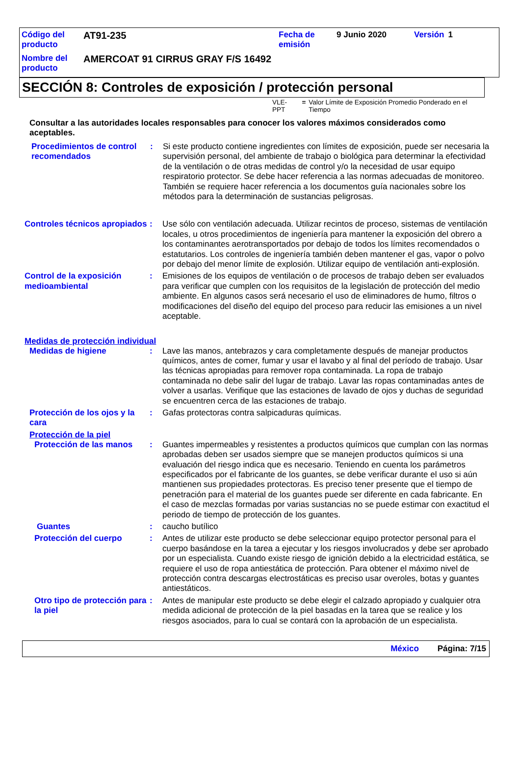| Código del producto | AT91-235 | Fecha de emisión | 9 Junio 2020 | Versión | 1 |
| Nombre del producto | AMERCOAT 91 CIRRUS GRAY F/S 16492 | | | | |
SECCIÓN 8: Controles de exposición / protección personal
VLE-PPT = Valor Límite de Exposición Promedio Ponderado en el Tiempo
Consultar a las autoridades locales responsables para conocer los valores máximos considerados como aceptables.
Procedimientos de control recomendados
: Si este producto contiene ingredientes con límites de exposición, puede ser necesaria la supervisión personal, del ambiente de trabajo o biológica para determinar la efectividad de la ventilación o de otras medidas de control y/o la necesidad de usar equipo respiratorio protector. Se debe hacer referencia a las normas adecuadas de monitoreo. También se requiere hacer referencia a los documentos guía nacionales sobre los métodos para la determinación de sustancias peligrosas.
Controles técnicos apropiados
: Use sólo con ventilación adecuada. Utilizar recintos de proceso, sistemas de ventilación locales, u otros procedimientos de ingeniería para mantener la exposición del obrero a los contaminantes aerotransportados por debajo de todos los límites recomendados o estatutarios. Los controles de ingeniería también deben mantener el gas, vapor o polvo por debajo del menor límite de explosión. Utilizar equipo de ventilación anti-explosión.
Control de la exposición medioambiental
: Emisiones de los equipos de ventilación o de procesos de trabajo deben ser evaluados para verificar que cumplen con los requisitos de la legislación de protección del medio ambiente. En algunos casos será necesario el uso de eliminadores de humo, filtros o modificaciones del diseño del equipo del proceso para reducir las emisiones a un nivel aceptable.
Medidas de protección individual
Medidas de higiene : Lave las manos, antebrazos y cara completamente después de manejar productos químicos, antes de comer, fumar y usar el lavabo y al final del período de trabajo. Usar las técnicas apropiadas para remover ropa contaminada. La ropa de trabajo contaminada no debe salir del lugar de trabajo. Lavar las ropas contaminadas antes de volver a usarlas. Verifique que las estaciones de lavado de ojos y duchas de seguridad se encuentren cerca de las estaciones de trabajo.
Protección de los ojos y la cara
: Gafas protectoras contra salpicaduras químicas.
Protección de la piel
Protección de las manos : Guantes impermeables y resistentes a productos químicos que cumplan con las normas aprobadas deben ser usados siempre que se manejen productos químicos si una evaluación del riesgo indica que es necesario. Teniendo en cuenta los parámetros especificados por el fabricante de los guantes, se debe verificar durante el uso si aún mantienen sus propiedades protectoras. Es preciso tener presente que el tiempo de penetración para el material de los guantes puede ser diferente en cada fabricante. En el caso de mezclas formadas por varias sustancias no se puede estimar con exactitud el periodo de tiempo de protección de los guantes.
Guantes : caucho butílico
Protección del cuerpo : Antes de utilizar este producto se debe seleccionar equipo protector personal para el cuerpo basándose en la tarea a ejecutar y los riesgos involucrados y debe ser aprobado por un especialista. Cuando existe riesgo de ignición debido a la electricidad estática, se requiere el uso de ropa antiestática de protección. Para obtener el máximo nivel de protección contra descargas electrostáticas es preciso usar overoles, botas y guantes antiestáticos.
Otro tipo de protección para la piel
: Antes de manipular este producto se debe elegir el calzado apropiado y cualquier otra medida adicional de protección de la piel basadas en la tarea que se realice y los riesgos asociados, para lo cual se contará con la aprobación de un especialista.
México Página: 7/15